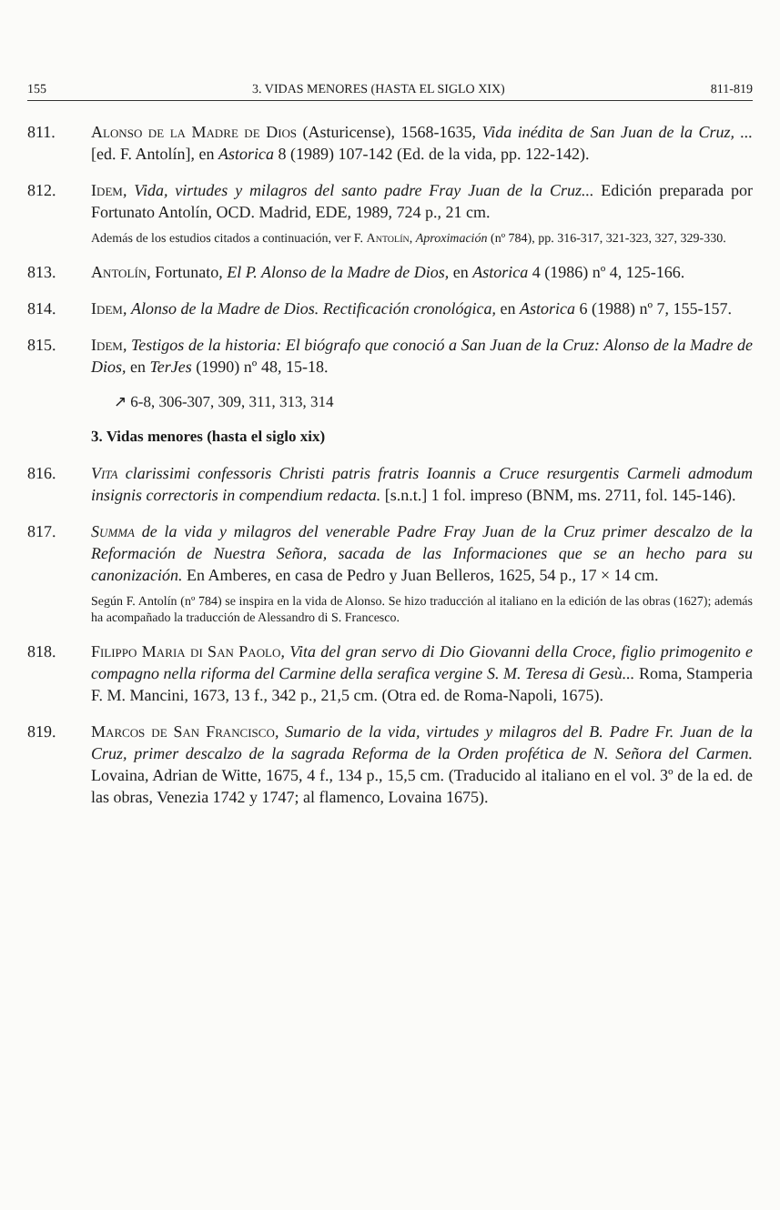155 3. VIDAS MENORES (HASTA EL SIGLO XIX) 811-819
811. Alonso de la Madre de Dios (Asturicense), 1568-1635, Vida inédita de San Juan de la Cruz, ... [ed. F. Antolín], en Astorica 8 (1989) 107-142 (Ed. de la vida, pp. 122-142).
812. Idem, Vida, virtudes y milagros del santo padre Fray Juan de la Cruz... Edición preparada por Fortunato Antolín, OCD. Madrid, EDE, 1989, 724 p., 21 cm.
Además de los estudios citados a continuación, ver F. Antolín, Aproximación (nº 784), pp. 316-317, 321-323, 327, 329-330.
813. Antolín, Fortunato, El P. Alonso de la Madre de Dios, en Astorica 4 (1986) nº 4, 125-166.
814. Idem, Alonso de la Madre de Dios. Rectificación cronológica, en Astorica 6 (1988) nº 7, 155-157.
815. Idem, Testigos de la historia: El biógrafo que conoció a San Juan de la Cruz: Alonso de la Madre de Dios, en TerJes (1990) nº 48, 15-18.
↗ 6-8, 306-307, 309, 311, 313, 314
3. Vidas menores (hasta el siglo xix)
816. Vita clarissimi confessoris Christi patris fratris Ioannis a Cruce resurgentis Carmeli admodum insignis correctoris in compendium redacta. [s.n.t.] 1 fol. impreso (BNM, ms. 2711, fol. 145-146).
817. Summa de la vida y milagros del venerable Padre Fray Juan de la Cruz primer descalzo de la Reformación de Nuestra Señora, sacada de las Informaciones que se an hecho para su canonización. En Amberes, en casa de Pedro y Juan Belleros, 1625, 54 p., 17 × 14 cm.
Según F. Antolín (nº 784) se inspira en la vida de Alonso. Se hizo traducción al italiano en la edición de las obras (1627); además ha acompañado la traducción de Alessandro di S. Francesco.
818. Filippo Maria di San Paolo, Vita del gran servo di Dio Giovanni della Croce, figlio primogenito e compagno nella riforma del Carmine della serafica vergine S. M. Teresa di Gesù... Roma, Stamperia F. M. Mancini, 1673, 13 f., 342 p., 21,5 cm. (Otra ed. de Roma-Napoli, 1675).
819. Marcos de San Francisco, Sumario de la vida, virtudes y milagros del B. Padre Fr. Juan de la Cruz, primer descalzo de la sagrada Reforma de la Orden profética de N. Señora del Carmen. Lovaina, Adrian de Witte, 1675, 4 f., 134 p., 15,5 cm. (Traducido al italiano en el vol. 3º de la ed. de las obras, Venezia 1742 y 1747; al flamenco, Lovaina 1675).